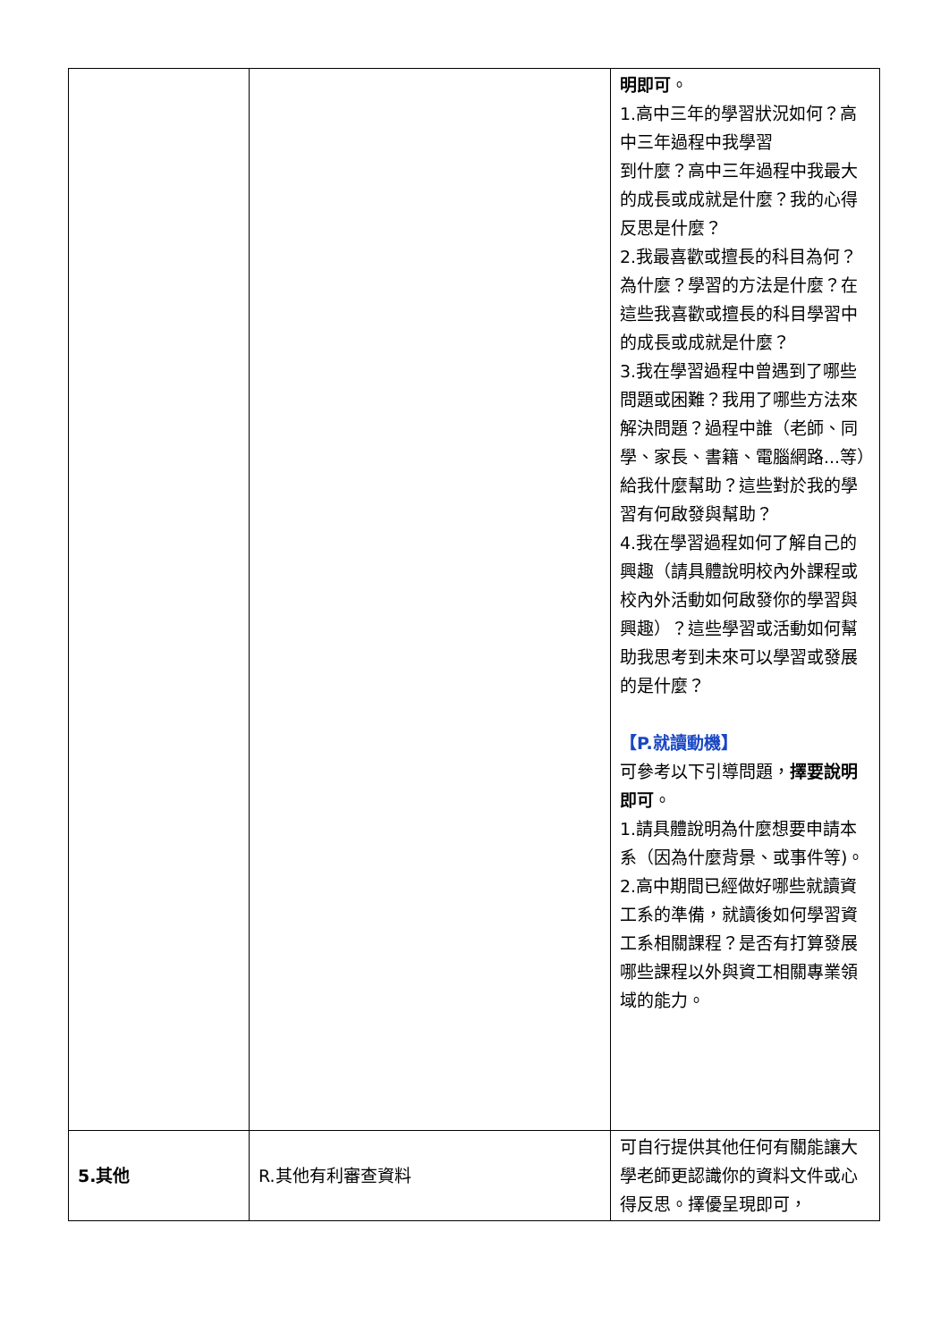| | | 明即可 。 1.高中三年的學習狀況如何？高中三年過程中我學習 到什麼？高中三年過程中我最大的成長或成就是什麼？我的心得反思是什麼？ 2.我最喜歡或擅長的科目為何？為什麼？學習的方法是什麼？在這些我喜歡或擅長的科目學習中的成長或成就是什麼？ 3.我在學習過程中曾遇到了哪些問題或困難？我用了哪些方法來解決問題？過程中誰（老師、同學、家長、書籍、電腦網路...等）給我什麼幫助？這些對於我的學習有何啟發與幫助？ 4.我在學習過程如何了解自己的興趣（請具體說明校內外課程或校內外活動如何啟發你的學習與興趣）？這些學習或活動如何幫助我思考到未來可以學習或發展的是什麼？ 【P.就讀動機】 可參考以下引導問題， 擇要說明即可 。 1.請具體說明為什麼想要申請本系（因為什麼背景、或事件等)。 2.高中期間已經做好哪些就讀資工系的準備，就讀後如何學習資工系相關課程？是否有打算發展哪些課程以外與資工相關專業領域的能力。 |
| 5.其他 | R.其他有利審查資料 | 可自行提供其他任何有關能讓大學老師更認識你的資料文件或心得反思。擇優呈現即可， |